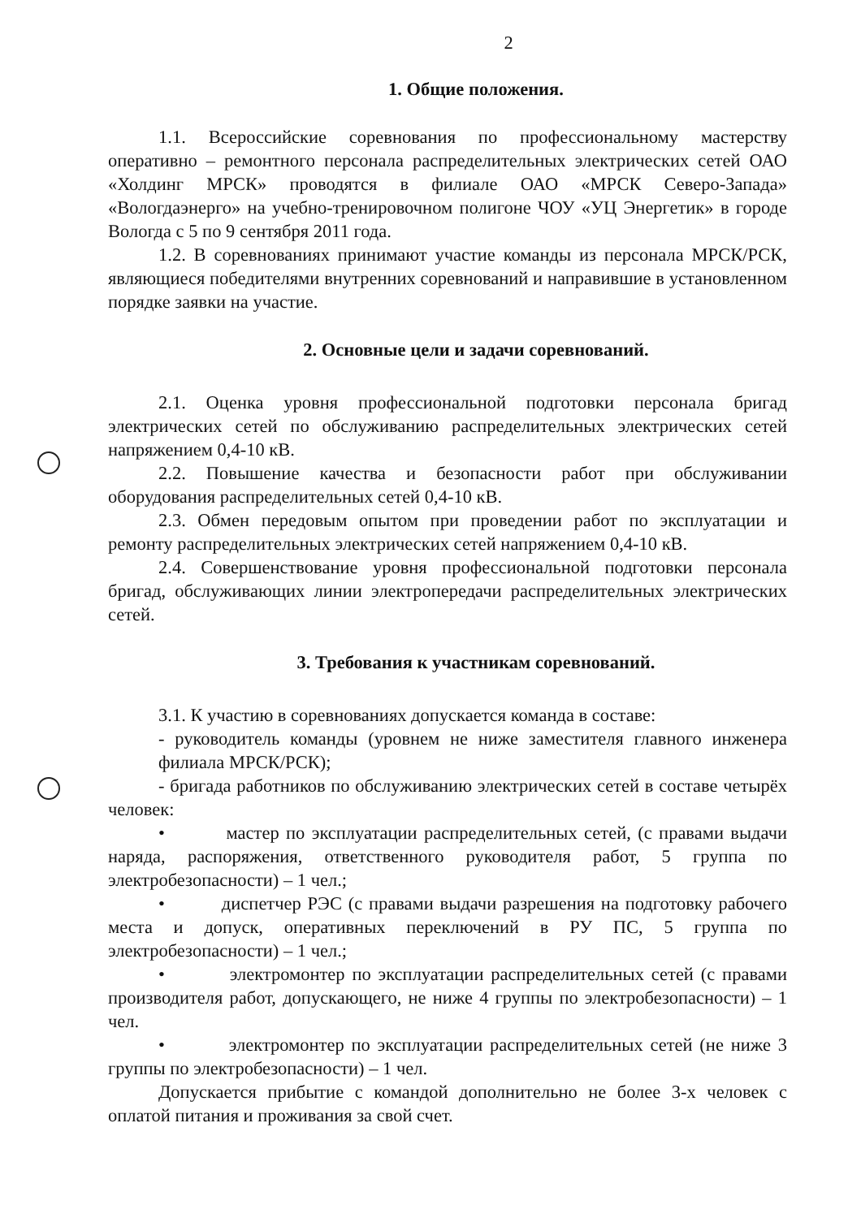2
1. Общие положения.
1.1. Всероссийские соревнования по профессиональному мастерству оперативно – ремонтного персонала распределительных электрических сетей ОАО «Холдинг МРСК» проводятся в филиале ОАО «МРСК Северо-Запада» «Вологдаэнерго» на учебно-тренировочном полигоне ЧОУ «УЦ Энергетик» в городе Вологда с 5 по 9 сентября 2011 года.
1.2. В соревнованиях принимают участие команды из персонала МРСК/РСК, являющиеся победителями внутренних соревнований и направившие в установленном порядке заявки на участие.
2. Основные цели и задачи соревнований.
2.1. Оценка уровня профессиональной подготовки персонала бригад электрических сетей по обслуживанию распределительных электрических сетей напряжением 0,4-10 кВ.
2.2. Повышение качества и безопасности работ при обслуживании оборудования распределительных сетей 0,4-10 кВ.
2.3. Обмен передовым опытом при проведении работ по эксплуатации и ремонту распределительных электрических сетей напряжением 0,4-10 кВ.
2.4. Совершенствование уровня профессиональной подготовки персонала бригад, обслуживающих линии электропередачи распределительных электрических сетей.
3. Требования к участникам соревнований.
3.1. К участию в соревнованиях допускается команда в составе:
- руководитель команды (уровнем не ниже заместителя главного инженера филиала МРСК/РСК);
- бригада работников по обслуживанию электрических сетей в составе четырёх человек:
• мастер по эксплуатации распределительных сетей, (с правами выдачи наряда, распоряжения, ответственного руководителя работ, 5 группа по электробезопасности) – 1 чел.;
• диспетчер РЭС (с правами выдачи разрешения на подготовку рабочего места и допуск, оперативных переключений в РУ ПС, 5 группа по электробезопасности) – 1 чел.;
• электромонтер по эксплуатации распределительных сетей (с правами производителя работ, допускающего, не ниже 4 группы по электробезопасности) – 1 чел.
• электромонтер по эксплуатации распределительных сетей (не ниже 3 группы по электробезопасности) – 1 чел.
Допускается прибытие с командой дополнительно не более 3-х человек с оплатой питания и проживания за свой счет.